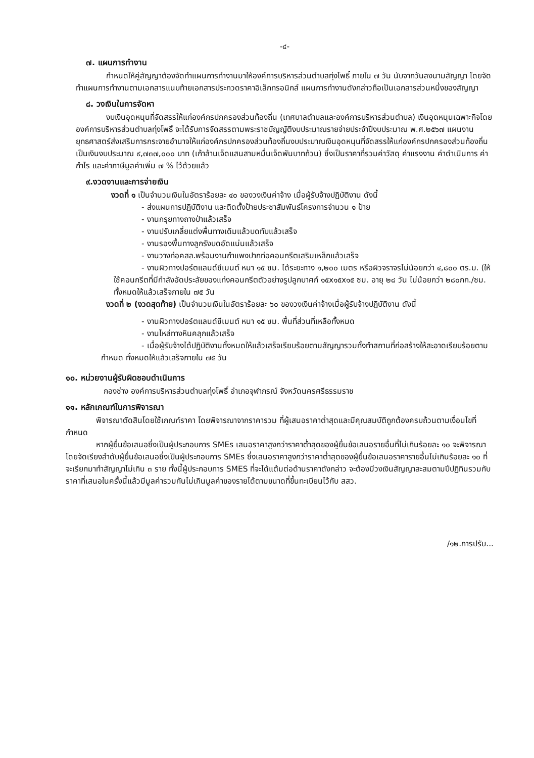-๔-
๗. แผนการทำงาน
กำหนดให้คู่สัญญาต้องจัดทำแผนการทำงานมาให้องค์การบริหารส่วนตำบลทุ่งโพธิ์ ภายใน ๗ วัน นับจากวันลงนามสัญญา โดยจัดทำแผนการทำงานตามเอกสารแนบท้ายเอกสารประกวดราคาอิเล็กทรอนิกส์ แผนการทำงานดังกล่าวถือเป็นเอกสารส่วนหนึ่งของสัญญา
๘. วงเงินในการจัดหา
งบเงินอุดหนุนที่จัดสรรให้แก่องค์กรปกครองส่วนท้องถิ่น (เทศบาลตำบลและองค์การบริหารส่วนตำบล) เงินอุดหนุนเฉพาะกิจโดยองค์การบริหารส่วนตำบลทุ่งโพธิ์ จะได้รับการจัดสรรตามพระราชบัญญัติงบประมาณรายจ่ายประจำปีงบประมาณ พ.ศ.๒๕๖๗ แผนงานยุทธศาสตร์ส่งเสริมการกระจายอำนาจให้แก่องค์กรปกครองส่วนท้องถิ่นงบประมาณเงินอุดหนุนที่จัดสรรให้แก่องค์กรปกครองส่วนท้องถิ่น เป็นเงินงบประมาณ ๙,๗๓๗,๐๐๐ บาท (เก้าล้านเจ็ดแสนสามหมื่นเจ็ดพันบาทถ้วน) ซึ่งเป็นราคาที่รวมค่าวัสดุ ค่าแรงงาน ค่าดำเนินการ ค่ากำไร และค่าภาษีมูลค่าเพิ่ม ๗ % ไว้ด้วยแล้ว
๙.งวดงานและการจ่ายเงิน
งวดที่ ๑ เป็นจำนวนเงินในอัตราร้อยละ ๔๐ ของวงเงินค่าจ้าง เมื่อผู้รับจ้างปฏิบัติงาน ดังนี้
- ส่งแผนการปฏิบัติงาน และติดตั้งป้ายประชาสัมพันธ์โครงการจำนวน ๑ ป้าย
- งานกรุยทางถางป่าแล้วเสร็จ
- งานปรับเกลี่ยแต่งพื้นทางเดิมแล้วบดทับแล้วเสร็จ
- งานรองพื้นทางลูกรังบดอัดแน่นแล้วเสร็จ
- งานวางท่อคสล.พร้อมงานกำแพงปากท่อคอนกรีตเสริมเหล็กแล้วเสร็จ
- งานผิวทางปอร์ตแลนด์ซีเมนต์ หนา ๑๕ ซม. ได้ระยะทาง ๑,๒๐๐ เมตร หรือผิวจราจรไม่น้อยกว่า ๔,๘๐๐ ตร.ม. (ให้ใช้คอนกรีตที่มีกำลังอัดประลัยของแท่งคอนกรีตตัวอย่างรูปลูกบาศก์ ๑๕x๑๕x๑๕ ซม. อายุ ๒๘ วัน ไม่น้อยกว่า ๒๘๐กก./ซม. ทั้งหมดให้แล้วเสร็จภายใน ๗๕ วัน
งวดที่ ๒ (งวดสุดท้าย) เป็นจำนวนเงินในอัตราร้อยละ ๖๐ ของวงเงินค่าจ้างเมื่อผู้รับจ้างปฏิบัติงาน ดังนี้
- งานผิวทางปอร์ตแลนด์ซีเมนต์ หนา ๑๕ ซม. พื้นที่ส่วนที่เหลือทั้งหมด
- งานไหล่ทางหินคลุกแล้วเสร็จ
- เมื่อผู้รับจ้างได้ปฏิบัติงานทั้งหมดให้แล้วเสร็จเรียบร้อยตามสัญญารวมทั้งทำสถานที่ก่อสร้างให้สะอาดเรียบร้อยตามกำหนด ทั้งหมดให้แล้วเสร็จภายใน ๗๕ วัน
๑๐. หน่วยงานผู้รับผิดชอบดำเนินการ
กองช่าง องค์การบริหารส่วนตำบลทุ่งโพธิ์ อำเภอจุฬาภรณ์ จังหวัดนครศรีธรรมราช
๑๑. หลักเกณฑ์ในการพิจารณา
พิจารณาตัดสินโดยใช้เกณฑ์ราคา โดยพิจารณาจากราคารวม ที่ผู้เสนอราคาต่ำสุดและมีคุณสมบัติถูกต้องครบถ้วนตามเงื่อนไขที่กำหนด
หากผู้ยื่นข้อเสนอซึ่งเป็นผู้ประกอบการ SMEs เสนอราคาสูงกว่าราคาต่ำสุดของผู้ยื่นข้อเสนอรายอื่นที่ไม่เกินร้อยละ ๑๐ จะพิจารณาโดยจัดเรียงลำดับผู้ยื่นข้อเสนอซึ่งเป็นผู้ประกอบการ SMEs ซึ่งเสนอราคาสูงกว่าราคาต่ำสุดของผู้ยื่นข้อเสนอราคารายอื่นไม่เกินร้อยละ ๑๐ ที่จะเรียกมาทำสัญญาไม่เกิน ๓ ราย ทั้งนี้ผู้ประกอบการ SMES ที่จะได้แต้มต่อด้านราคาดังกล่าว จะต้องมีวงเงินสัญญาสะสมตามปีปฏิทินรวมกับราคาที่เสนอในครั้งนี้แล้วมีมูลค่ารวมกันไม่เกินมูลค่าของรายได้ตามขนาดที่ขึ้นทะเบียนไว้กับ สสว.
/๑๒.การปรับ...